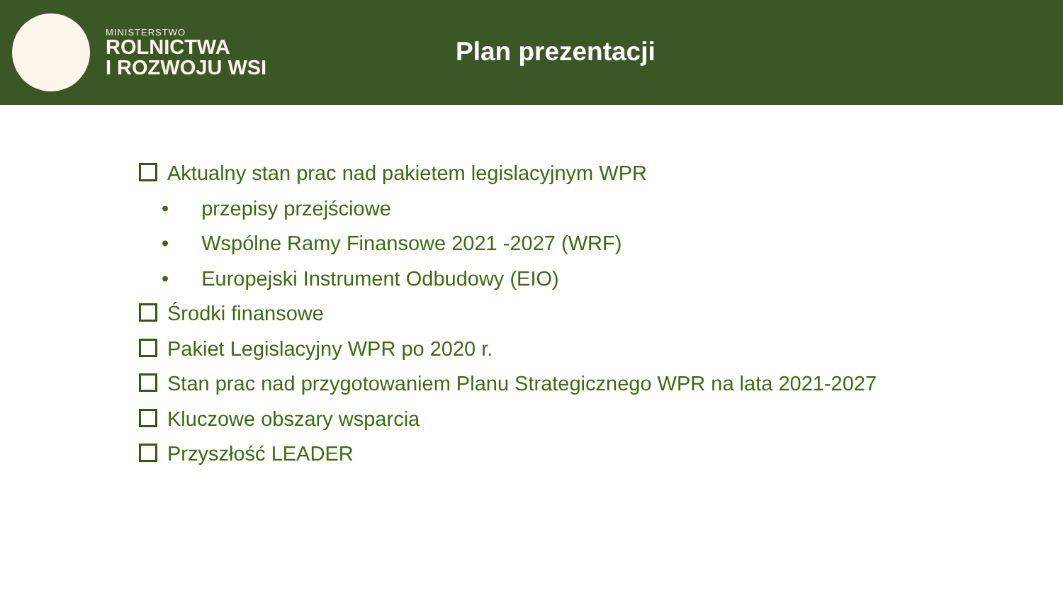MINISTERSTWO
ROLNICTWA
I ROZWOJU WSI
Plan prezentacji
Aktualny stan prac nad pakietem legislacyjnym WPR
• przepisy przejściowe
• Wspólne Ramy Finansowe 2021 -2027 (WRF)
• Europejski Instrument Odbudowy (EIO)
Środki finansowe
Pakiet Legislacyjny WPR po 2020 r.
Stan prac nad przygotowaniem Planu Strategicznego WPR na lata 2021-2027
Kluczowe obszary wsparcia
Przyszłość LEADER